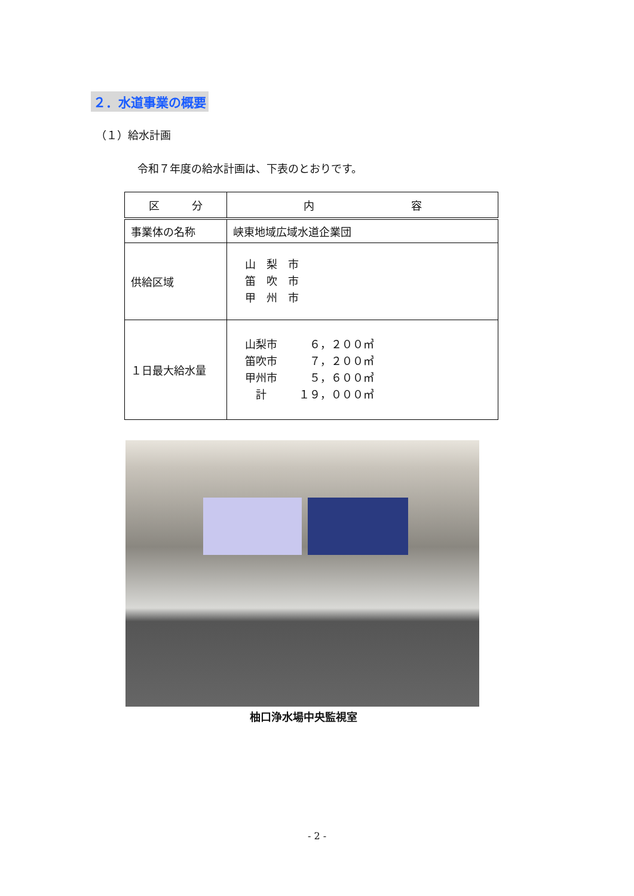２．水道事業の概要
（１）給水計画
令和７年度の給水計画は、下表のとおりです。
| 区 分 | 内 容 |
| --- | --- |
| 事業体の名称 | 峡東地域広域水道企業団 |
| 供給区域 | 山 梨 市 笛 吹 市 甲 州 市 |
| １日最大給水量 | 山梨市 ６，２００㎥ 笛吹市 ７，２００㎥ 甲州市 ５，６００㎥ 計 １９，０００㎥ |
柚口浄水場中央監視室
- 2 -